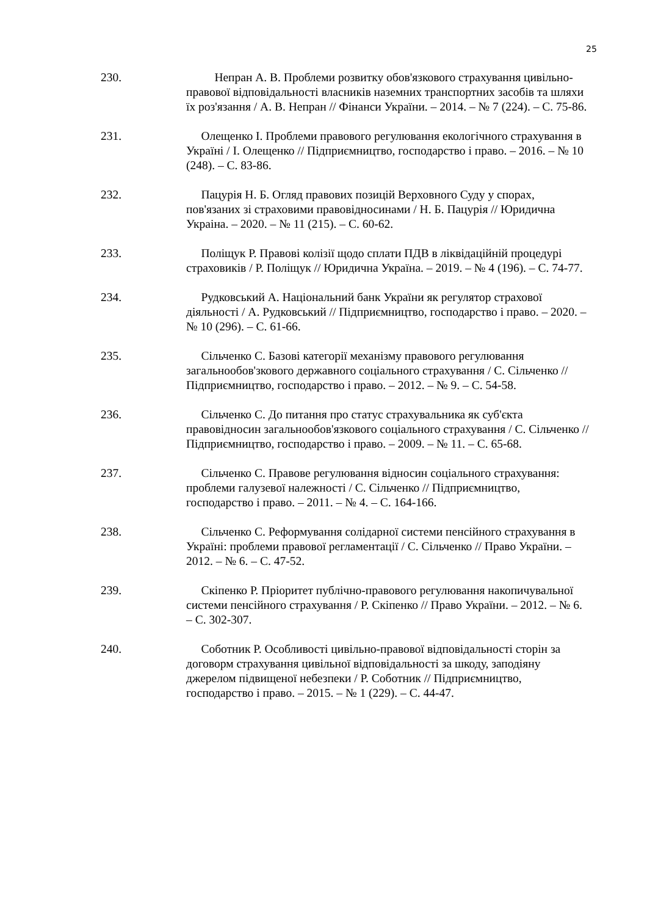25
230. Непран А. В. Проблеми розвитку обов'язкового страхування цивільно-правової відповідальності власників наземних транспортних засобів та шляхи їх роз'язання / А. В. Непран // Фінанси України. – 2014. – № 7 (224). – С. 75-86.
231. Олещенко І. Проблеми правового регулювання екологічного страхування в Україні / І. Олещенко // Підприємництво, господарство і право. – 2016. – № 10 (248). – С. 83-86.
232. Пацурія Н. Б. Огляд правових позицій Верховного Суду у спорах, пов'язаних зі страховими правовідносинами / Н. Б. Пацурія // Юридична Украіна. – 2020. – № 11 (215). – С. 60-62.
233. Поліщук Р. Правові колізії щодо сплати ПДВ в ліквідаційній процедурі страховиків / Р. Поліщук // Юридична Україна. – 2019. – № 4 (196). – С. 74-77.
234. Рудковський А. Національний банк України як регулятор страхової діяльності / А. Рудковський // Підприємництво, господарство і право. – 2020. – № 10 (296). – С. 61-66.
235. Сільченко С. Базові категорії механізму правового регулювання загальнообов'зкового державного соціального страхування / С. Сільченко // Підприємництво, господарство і право. – 2012. – № 9. – С. 54-58.
236. Сільченко С. До питання про статус страхувальника як суб'єкта правовідносин загальнообов'язкового соціального страхування / С. Сільченко // Підприємництво, господарство і право. – 2009. – № 11. – С. 65-68.
237. Сільченко С. Правове регулювання відносин соціального страхування: проблеми галузевої належності / С. Сільченко // Підприємництво, господарство і право. – 2011. – № 4. – С. 164-166.
238. Сільченко С. Реформування солідарної системи пенсійного страхування в Україні: проблеми правової регламентації / С. Сільченко // Право України. – 2012. – № 6. – С. 47-52.
239. Скіпенко Р. Пріоритет публічно-правового регулювання накопичувальної системи пенсійного страхування / Р. Скіпенко // Право України. – 2012. – № 6. – С. 302-307.
240. Соботник Р. Особливості цивільно-правової відповідальності сторін за договорм страхування цивільної відповідальності за шкоду, заподіяну джерелом підвищеної небезпеки / Р. Соботник // Підприємництво, господарство і право. – 2015. – № 1 (229). – С. 44-47.